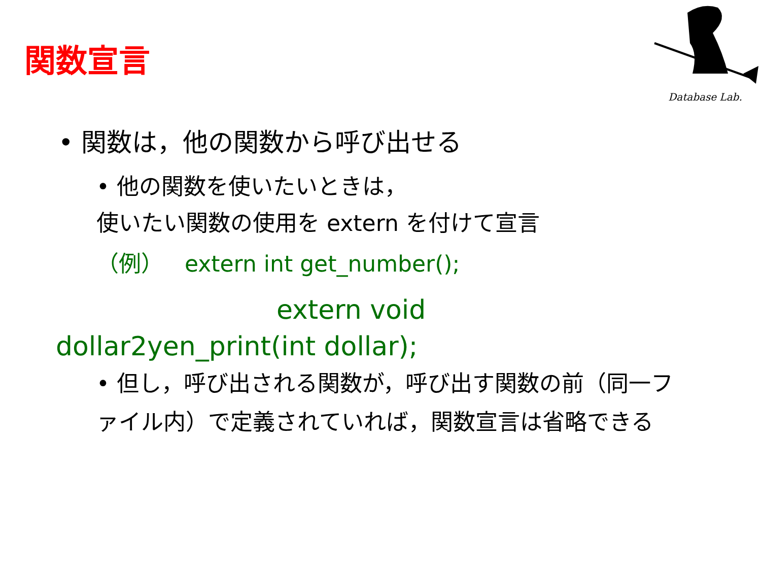関数宣言
Database Lab.
• 関数は，他の関数から呼び出せる
• 他の関数を使いたいときは，
使いたい関数の使用を extern を付けて宣言
（例） extern int get_number();
extern void
dollar2yen_print(int dollar);
• 但し，呼び出される関数が，呼び出す関数の前（同一ファイル内）で定義されていれば，関数宣言は省略できる